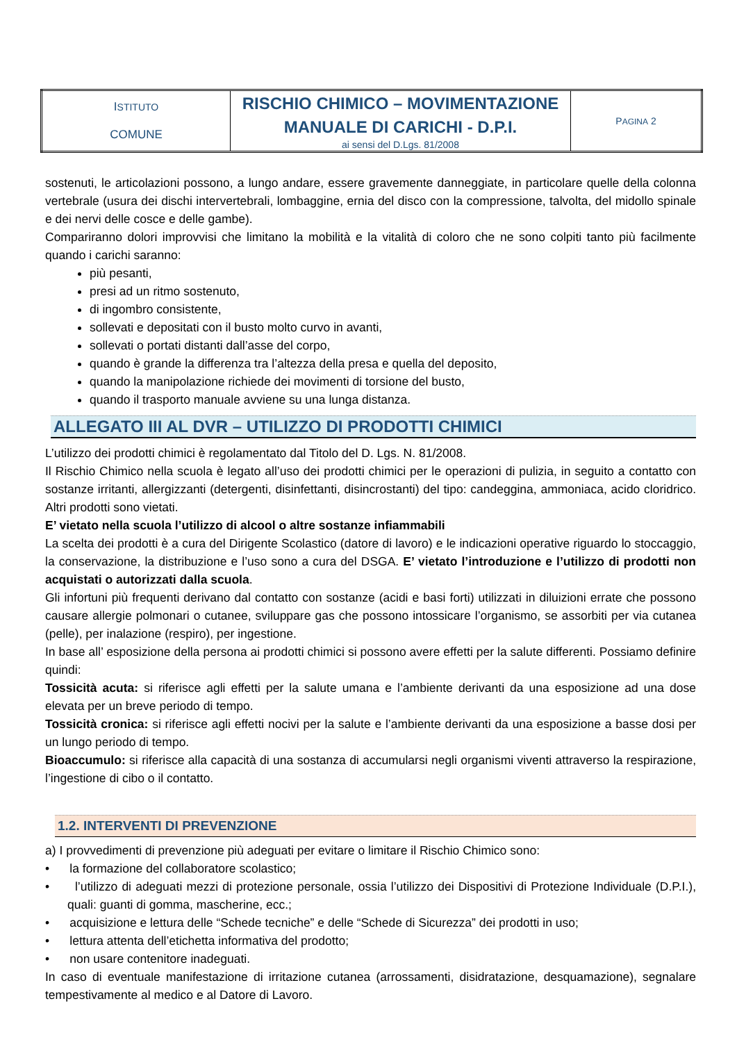| I STITUTO COMUNE | RISCHIO CHIMICO – MOVIMENTAZIONE MANUALE DI CARICHI - D.P.I. ai sensi del D.Lgs. 81/2008 | P AGINA 2 |
sostenuti, le articolazioni possono, a lungo andare, essere gravemente danneggiate, in particolare quelle della colonna vertebrale (usura dei dischi intervertebrali, lombaggine, ernia del disco con la compressione, talvolta, del midollo spinale e dei nervi delle cosce e delle gambe).
Compariranno dolori improvvisi che limitano la mobilità e la vitalità di coloro che ne sono colpiti tanto più facilmente quando i carichi saranno:
più pesanti,
presi ad un ritmo sostenuto,
di ingombro consistente,
sollevati e depositati con il busto molto curvo in avanti,
sollevati o portati distanti dall’asse del corpo,
quando è grande la differenza tra l’altezza della presa e quella del deposito,
quando la manipolazione richiede dei movimenti di torsione del busto,
quando il trasporto manuale avviene su una lunga distanza.
ALLEGATO III AL DVR – UTILIZZO DI PRODOTTI CHIMICI
L’utilizzo dei prodotti chimici è regolamentato dal Titolo del D. Lgs. N. 81/2008.
Il Rischio Chimico nella scuola è legato all’uso dei prodotti chimici per le operazioni di pulizia, in seguito a contatto con sostanze irritanti, allergizzanti (detergenti, disinfettanti, disincrostanti) del tipo: candeggina, ammoniaca, acido cloridrico. Altri prodotti sono vietati.
E’ vietato nella scuola l’utilizzo di alcool o altre sostanze infiammabili
La scelta dei prodotti è a cura del Dirigente Scolastico (datore di lavoro) e le indicazioni operative riguardo lo stoccaggio, la conservazione, la distribuzione e l’uso sono a cura del DSGA. E’ vietato l’introduzione e l’utilizzo di prodotti non acquistati o autorizzati dalla scuola.
Gli infortuni più frequenti derivano dal contatto con sostanze (acidi e basi forti) utilizzati in diluizioni errate che possono causare allergie polmonari o cutanee, sviluppare gas che possono intossicare l’organismo, se assorbiti per via cutanea (pelle), per inalazione (respiro), per ingestione.
In base all’ esposizione della persona ai prodotti chimici si possono avere effetti per la salute differenti. Possiamo definire quindi:
Tossicità acuta: si riferisce agli effetti per la salute umana e l’ambiente derivanti da una esposizione ad una dose elevata per un breve periodo di tempo.
Tossicità cronica: si riferisce agli effetti nocivi per la salute e l’ambiente derivanti da una esposizione a basse dosi per un lungo periodo di tempo.
Bioaccumulo: si riferisce alla capacità di una sostanza di accumularsi negli organismi viventi attraverso la respirazione, l’ingestione di cibo o il contatto.
1.2. INTERVENTI DI PREVENZIONE
a) I provvedimenti di prevenzione più adeguati per evitare o limitare il Rischio Chimico sono:
• la formazione del collaboratore scolastico;
• l’utilizzo di adeguati mezzi di protezione personale, ossia l’utilizzo dei Dispositivi di Protezione Individuale (D.P.I.), quali: guanti di gomma, mascherine, ecc.;
• acquisizione e lettura delle “Schede tecniche” e delle “Schede di Sicurezza” dei prodotti in uso;
• lettura attenta dell’etichetta informativa del prodotto;
• non usare contenitore inadeguati.
In caso di eventuale manifestazione di irritazione cutanea (arrossamenti, disidratazione, desquamazione), segnalare tempestivamente al medico e al Datore di Lavoro.